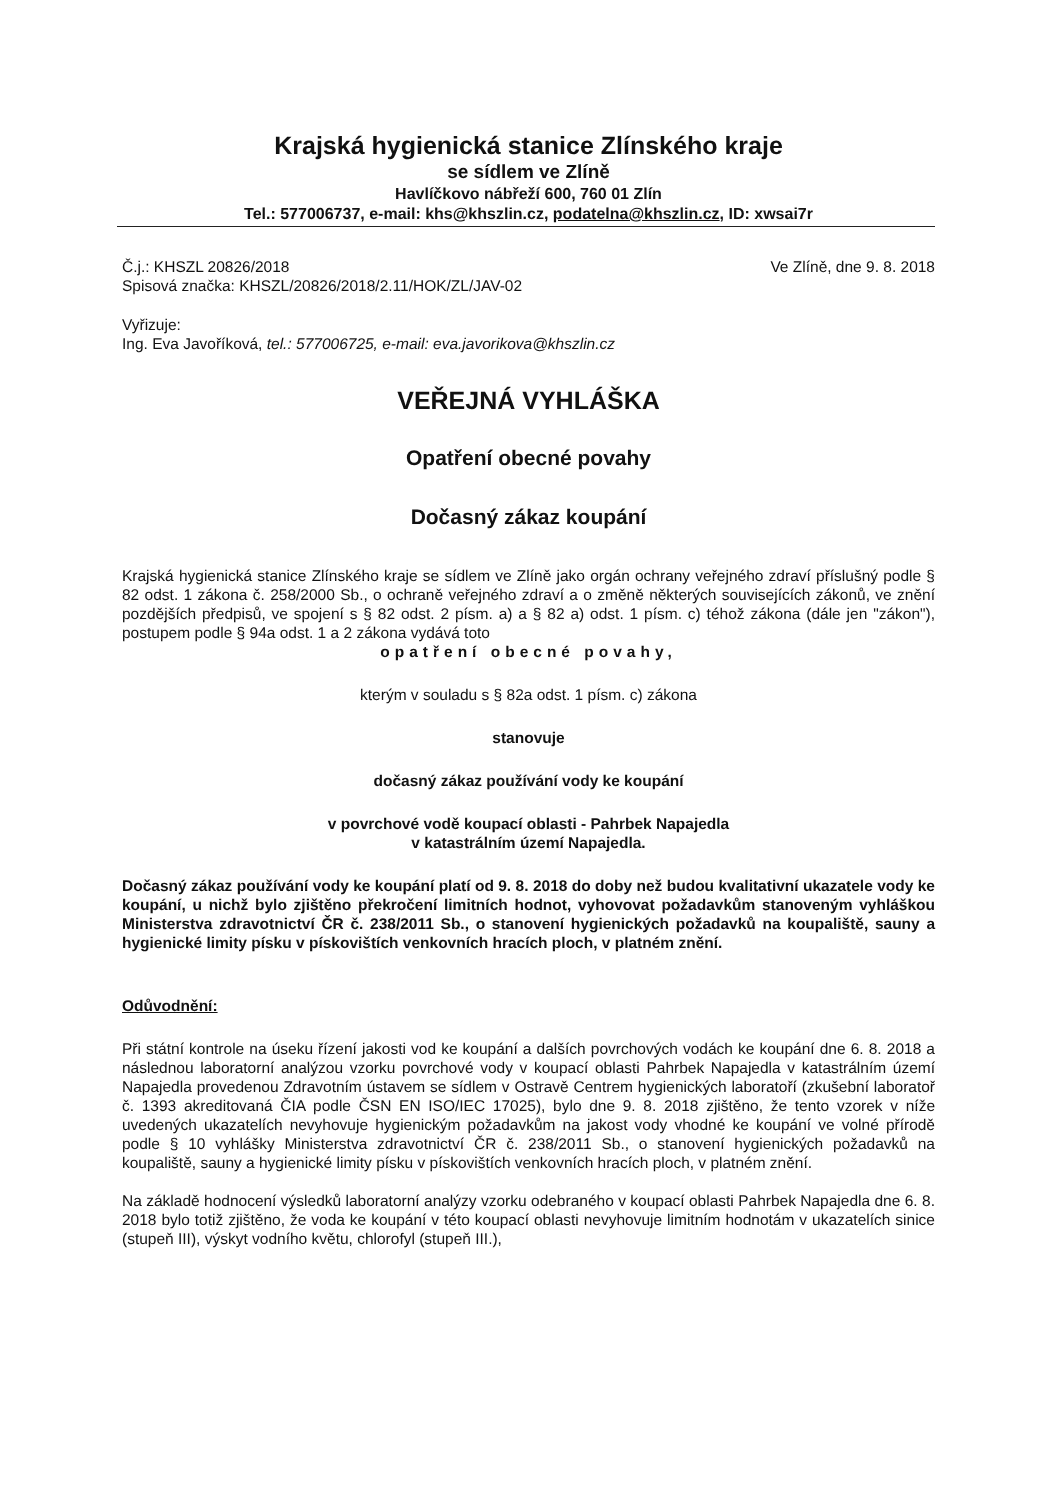Krajská hygienická stanice Zlínského kraje
se sídlem ve Zlíně
Havlíčkovo nábřeží 600, 760 01 Zlín
Tel.: 577006737, e-mail: khs@khszlin.cz, podatelna@khszlin.cz, ID: xwsai7r
Č.j.: KHSZL 20826/2018
Spisová značka: KHSZL/20826/2018/2.11/HOK/ZL/JAV-02
Ve Zlíně, dne 9. 8. 2018
Vyřizuje:
Ing. Eva Javoříková, tel.: 577006725, e-mail: eva.javorikova@khszlin.cz
VEŘEJNÁ VYHLÁŠKA
Opatření obecné povahy
Dočasný zákaz koupání
Krajská hygienická stanice Zlínského kraje se sídlem ve Zlíně jako orgán ochrany veřejného zdraví příslušný podle § 82 odst. 1 zákona č. 258/2000 Sb., o ochraně veřejného zdraví a o změně některých souvisejících zákonů, ve znění pozdějších předpisů, ve spojení s § 82 odst. 2 písm. a) a § 82 a) odst. 1 písm. c) téhož zákona (dále jen "zákon"), postupem podle § 94a odst. 1 a 2 zákona vydává toto
opatření obecné povahy,
kterým v souladu s § 82a odst. 1 písm. c) zákona
stanovuje
dočasný zákaz používání vody ke koupání
v povrchové vodě koupací oblasti - Pahrbek Napajedla
v katastrálním území Napajedla.
Dočasný zákaz používání vody ke koupání platí od 9. 8. 2018 do doby než budou kvalitativní ukazatele vody ke koupání, u nichž bylo zjištěno překročení limitních hodnot, vyhovovat požadavkům stanoveným vyhláškou Ministerstva zdravotnictví ČR č. 238/2011 Sb., o stanovení hygienických požadavků na koupaliště, sauny a hygienické limity písku v pískovištích venkovních hracích ploch, v platném znění.
Odůvodnění:
Při státní kontrole na úseku řízení jakosti vod ke koupání a dalších povrchových vodách ke koupání dne 6. 8. 2018 a následnou laboratorní analýzou vzorku povrchové vody v koupací oblasti Pahrbek Napajedla v katastrálním území Napajedla provedenou Zdravotním ústavem se sídlem v Ostravě Centrem hygienických laboratoří (zkušební laboratoř č. 1393 akreditovaná ČIA podle ČSN EN ISO/IEC 17025), bylo dne 9. 8. 2018 zjištěno, že tento vzorek v níže uvedených ukazatelích nevyhovuje hygienickým požadavkům na jakost vody vhodné ke koupání ve volné přírodě podle § 10 vyhlášky Ministerstva zdravotnictví ČR č. 238/2011 Sb., o stanovení hygienických požadavků na koupaliště, sauny a hygienické limity písku v pískovištích venkovních hracích ploch, v platném znění.
Na základě hodnocení výsledků laboratorní analýzy vzorku odebraného v koupací oblasti Pahrbek Napajedla dne 6. 8. 2018 bylo totiž zjištěno, že voda ke koupání v této koupací oblasti nevyhovuje limitním hodnotám v ukazatelích sinice (stupeň III), výskyt vodního květu, chlorofyl (stupeň III.),